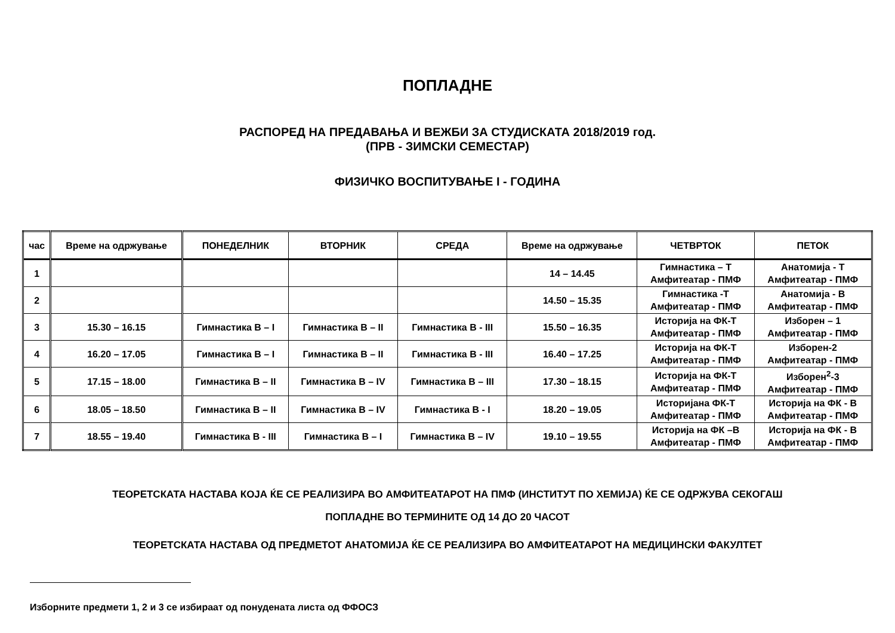ПОПЛАДНЕ
РАСПОРЕД НА ПРЕДАВАЊА И ВЕЖБИ ЗА СТУДИСКАТА 2018/2019 год.
(ПРВ - ЗИМСКИ СЕМЕСТАР)
ФИЗИЧКО ВОСПИТУВАЊЕ I - ГОДИНА
| час | Време на одржување | ПОНЕДЕЛНИК | ВТОРНИК | СРЕДА | Време на одржување | ЧЕТВРТОК | ПЕТОК |
| --- | --- | --- | --- | --- | --- | --- | --- |
| 1 | | | | | 14 – 14.45 | Гимнастика – Т Амфитеатар - ПМФ | Анатомија - Т Амфитеатар - ПМФ |
| 2 | | | | | 14.50 – 15.35 | Гимнастика -Т Амфитеатар - ПМФ | Анатомија - В Амфитеатар - ПМФ |
| 3 | 15.30 – 16.15 | Гимнастика В – I | Гимнастика В – II | Гимнастика В - III | 15.50 – 16.35 | Историја на ФК-Т Амфитеатар - ПМФ | Изборен – 1 Амфитеатар - ПМФ |
| 4 | 16.20 – 17.05 | Гимнастика В – I | Гимнастика В – II | Гимнастика В - III | 16.40 – 17.25 | Историја на ФК-Т Амфитеатар - ПМФ | Изборен-2 Амфитеатар - ПМФ |
| 5 | 17.15 – 18.00 | Гимнастика В – II | Гимнастика В – IV | Гимнастика В – III | 17.30 – 18.15 | Историја на ФК-Т Амфитеатар - ПМФ | Изборен<sup>2</sup>-3 Амфитеатар - ПМФ |
| 6 | 18.05 – 18.50 | Гимнастика В – II | Гимнастика В – IV | Гимнастика В - I | 18.20 – 19.05 | Историјана ФК-Т Амфитеатар - ПМФ | Историја на ФК - В Амфитеатар - ПМФ |
| 7 | 18.55 – 19.40 | Гимнастика В - III | Гимнастика В – I | Гимнастика В – IV | 19.10 – 19.55 | Историја на ФК –В Амфитеатар - ПМФ | Историја на ФК - В Амфитеатар - ПМФ |
ТЕОРЕТСКАТА НАСТАВА КОЈА ЌЕ СЕ РЕАЛИЗИРА ВО АМФИТЕАТАРОТ НА ПМФ (ИНСТИТУТ ПО ХЕМИЈА) ЌЕ СЕ ОДРЖУВА СЕКОГАШ
ПОПЛАДНЕ ВО ТЕРМИНИТЕ ОД 14 ДО 20 ЧАСОТ
ТЕОРЕТСКАТА НАСТАВА ОД ПРЕДМЕТОТ АНАТОМИЈА ЌЕ СЕ РЕАЛИЗИРА ВО АМФИТЕАТАРОТ НА МЕДИЦИНСКИ ФАКУЛТЕТ
Изборните предмети 1, 2 и 3 се избираат од понудената листа од ФФОСЗ